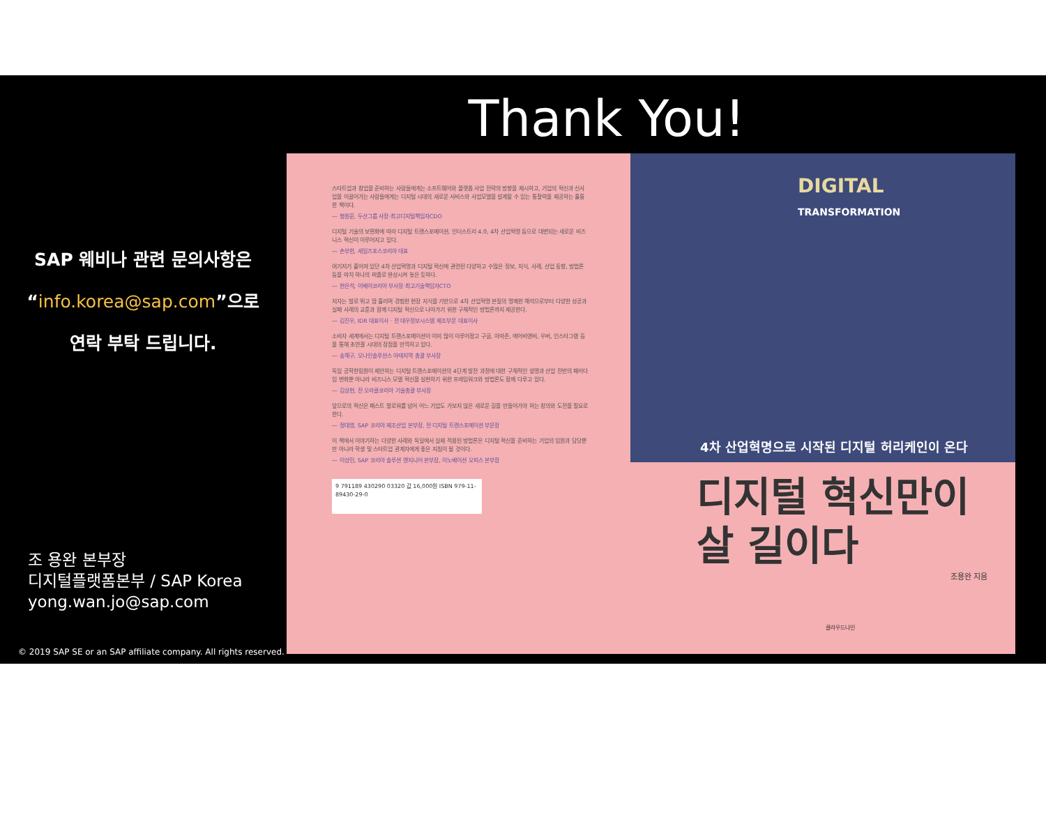Thank You!
SAP 웨비나 관련 문의사항은
“info.korea@sap.com”으로
연락 부탁 드립니다.
스타트업과 창업을 준비하는 사람들에게는 소프트웨어와 플랫폼 사업 전략의 방향을 제시하고, 기업의 혁신과 신사업을 이끌어가는 사람들에게는 디지털 시대의 새로운 서비스와 사업모델을 설계할 수 있는 통찰력을 제공하는 훌륭한 책이다.
— 형원준, 두산그룹 사장·최고디지털책임자CDO
디지털 기술의 보편화에 따라 디지털 트랜스포메이션, 인더스트리 4.0, 4차 산업혁명 등으로 대변되는 새로운 비즈니스 혁신이 이루어지고 있다.
— 손부한, 세일즈포스코리아 대표
여기저기 흩어져 있던 4차 산업혁명과 디지털 혁신에 관련된 다양하고 수많은 정보, 지식, 사례, 산업 동향, 방법론 등을 마치 하나의 퍼즐로 완성시켜 놓은 듯하다.
— 현은석, 이베이코리아 부사장·최고기술책임자CTO
저자는 발로 뛰고 땀 흘리며 경험한 현장 지식을 기반으로 4차 산업혁명 본질의 명쾌한 해석으로부터 다양한 성공과 실패 사례의 교훈과 함께 디지털 혁신으로 나아가기 위한 구체적인 방법론까지 제공한다.
— 김진우, IDR 대표이사 · 전 대우정보시스템 제조부문 대표이사
소비자 세계에서는 디지털 트랜스포메이션이 이미 많이 이루어졌고 구글, 아마존, 에어비앤비, 우버, 인스타그램 등을 통해 초연결 시대의 장점을 만끽하고 있다.
— 송해구, 오나인솔루션스 아태지역 총괄 부사장
독일 공학한림원이 제안하는 디지털 트랜스포메이션의 4단계 발전 과정에 대한 구체적인 설명과 산업 전반의 패러다임 변화뿐 아니라 비즈니스 모델 혁신을 실현하기 위한 프레임워크와 방법론도 함께 다루고 있다.
— 김상현, 전 오라클코리아 기술총괄 부사장
앞으로의 혁신은 패스트 팔로워를 넘어 어느 기업도 가보지 않은 새로운 길을 만들어가야 하는 창의와 도전을 필요로 한다.
— 정대영, SAP 코리아 제조산업 본부장, 전 디지털 트랜스포메이션 부문장
이 책에서 이야기하는 다양한 사례와 독일에서 실제 적용된 방법론은 디지털 혁신을 준비하는 기업의 임원과 담당뿐만 아니라 학생 및 스타트업 관계자에게 좋은 지침이 될 것이다.
— 이상민, SAP 코리아 솔루션 엔지니어 본부장, 이노베이션 오피스 본부장
9 791189 430290 03320 값 16,000원 ISBN 979-11-89430-29-0
DIGITAL
TRANSFORMATION
4차 산업혁명으로 시작된 디지털 허리케인이 온다
디지털 혁신만이
살 길이다
조용완 지음
클라우드나인
조 용완 본부장
디지털플랫폼본부 / SAP Korea
yong.wan.jo@sap.com
© 2019 SAP SE or an SAP affiliate company. All rights reserved.